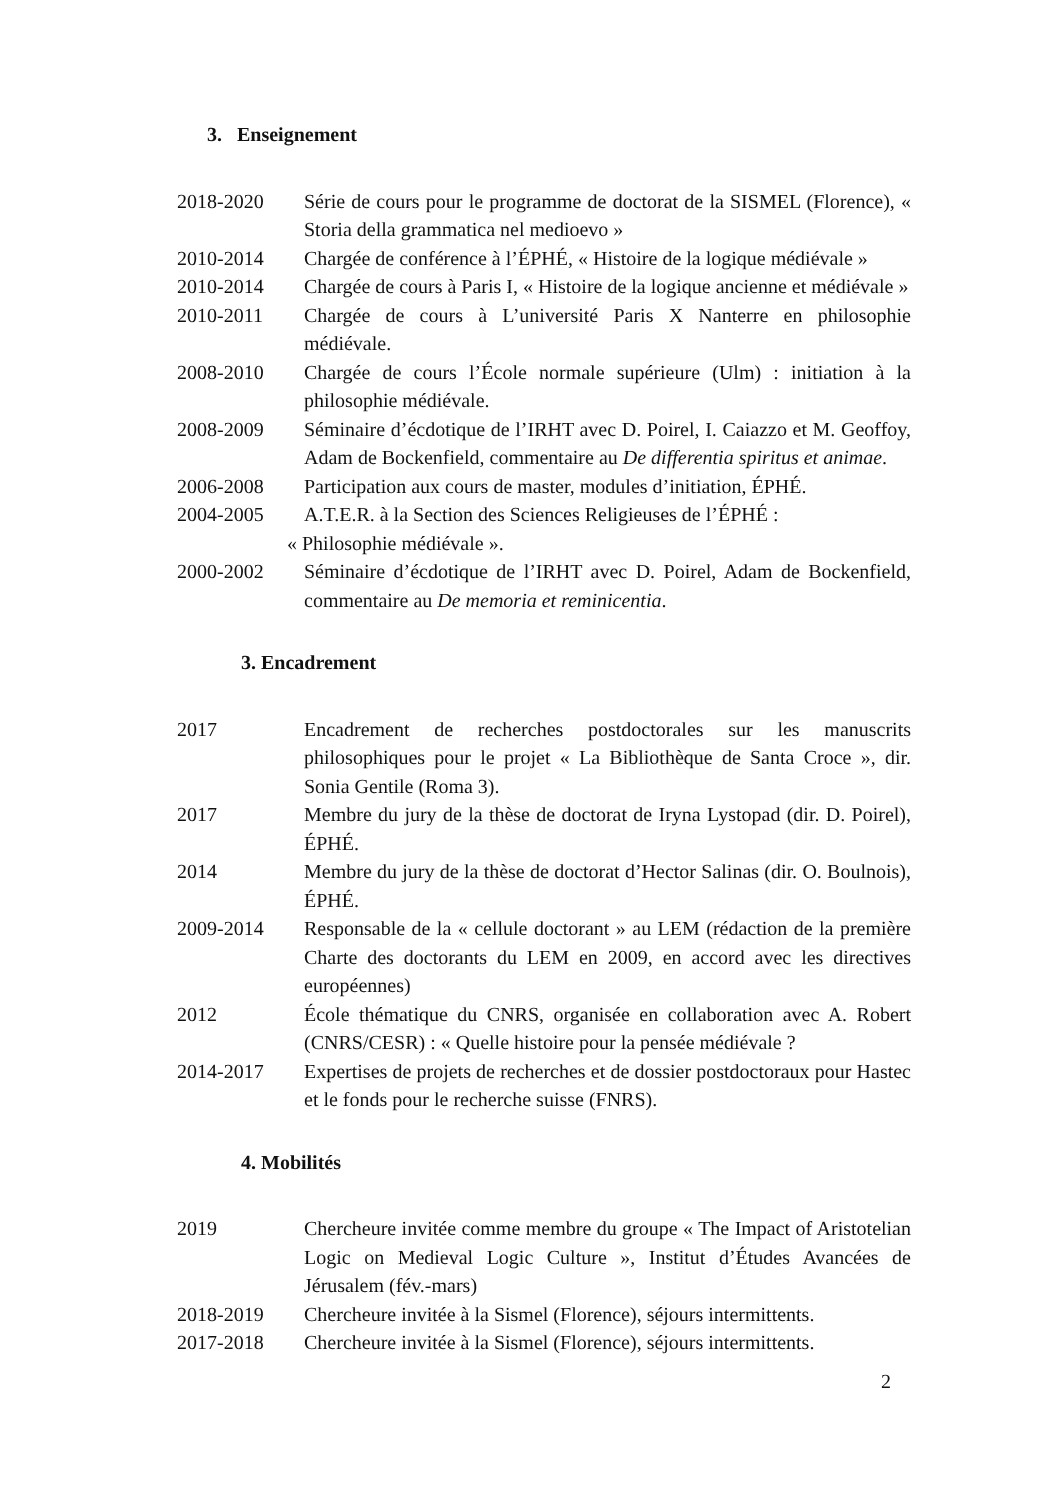3. Enseignement
2018-2020 Série de cours pour le programme de doctorat de la SISMEL (Florence), « Storia della grammatica nel medioevo »
2010-2014 Chargée de conférence à l’ÉPHÉ, « Histoire de la logique médiévale »
2010-2014 Chargée de cours à Paris I, « Histoire de la logique ancienne et médiévale »
2010-2011 Chargée de cours à L’université Paris X Nanterre en philosophie médiévale.
2008-2010 Chargée de cours l’École normale supérieure (Ulm) : initiation à la philosophie médiévale.
2008-2009 Séminaire d’écdotique de l’IRHT avec D. Poirel, I. Caiazzo et M. Geoffoy, Adam de Bockenfield, commentaire au De differentia spiritus et animae.
2006-2008 Participation aux cours de master, modules d’initiation, ÉPHÉ.
2004-2005 A.T.E.R. à la Section des Sciences Religieuses de l’ÉPHÉ :
« Philosophie médiévale ».
2000-2002 Séminaire d’écdotique de l’IRHT avec D. Poirel, Adam de Bockenfield, commentaire au De memoria et reminicentia.
3. Encadrement
2017 Encadrement de recherches postdoctorales sur les manuscrits philosophiques pour le projet « La Bibliothèque de Santa Croce », dir. Sonia Gentile (Roma 3).
2017 Membre du jury de la thèse de doctorat de Iryna Lystopad (dir. D. Poirel), ÉPHÉ.
2014 Membre du jury de la thèse de doctorat d’Hector Salinas (dir. O. Boulnois), ÉPHÉ.
2009-2014 Responsable de la « cellule doctorant » au LEM (rédaction de la première Charte des doctorants du LEM en 2009, en accord avec les directives européennes)
2012 École thématique du CNRS, organisée en collaboration avec A. Robert (CNRS/CESR) : « Quelle histoire pour la pensée médiévale ?
2014-2017 Expertises de projets de recherches et de dossier postdoctoraux pour Hastec et le fonds pour le recherche suisse (FNRS).
4. Mobilités
2019 Chercheure invitée comme membre du groupe « The Impact of Aristotelian Logic on Medieval Logic Culture », Institut d’Études Avancées de Jérusalem (fév.-mars)
2018-2019 Chercheure invitée à la Sismel (Florence), séjours intermittents.
2017-2018 Chercheure invitée à la Sismel (Florence), séjours intermittents.
2